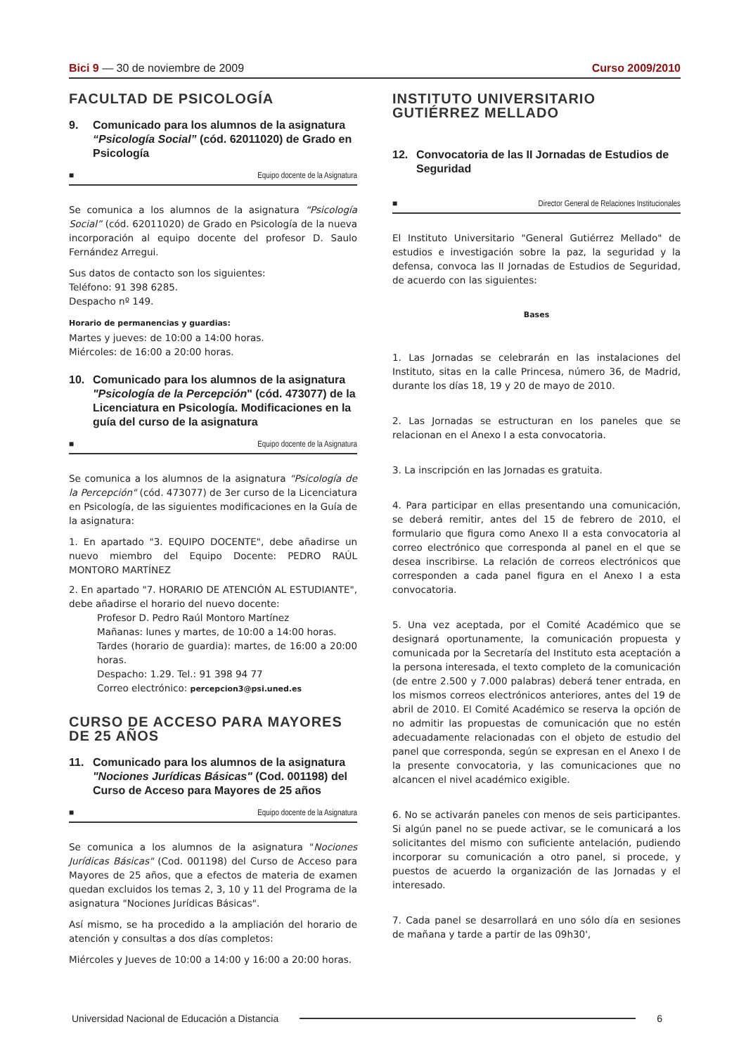Bici 9 — 30 de noviembre de 2009
Curso 2009/2010
FACULTAD DE PSICOLOGÍA
9. Comunicado para los alumnos de la asignatura “Psicología Social” (cód. 62011020) de Grado en Psicología
■ Equipo docente de la Asignatura
Se comunica a los alumnos de la asignatura “Psicología Social” (cód. 62011020) de Grado en Psicología de la nueva incorporación al equipo docente del profesor D. Saulo Fernández Arregui.
Sus datos de contacto son los siguientes:
Teléfono: 91 398 6285.
Despacho nº 149.
Horario de permanencias y guardias:
Martes y jueves: de 10:00 a 14:00 horas.
Miércoles: de 16:00 a 20:00 horas.
10. Comunicado para los alumnos de la asignatura "Psicología de la Percepción" (cód. 473077) de la Licenciatura en Psicología. Modificaciones en la guía del curso de la asignatura
■ Equipo docente de la Asignatura
Se comunica a los alumnos de la asignatura "Psicología de la Percepción" (cód. 473077) de 3er curso de la Licenciatura en Psicología, de las siguientes modificaciones en la Guía de la asignatura:
1. En apartado "3. EQUIPO DOCENTE", debe añadirse un nuevo miembro del Equipo Docente: PEDRO RAÚL MONTORO MARTÍNEZ
2. En apartado "7. HORARIO DE ATENCIÓN AL ESTUDIANTE", debe añadirse el horario del nuevo docente:
Profesor D. Pedro Raúl Montoro Martínez
Mañanas: lunes y martes, de 10:00 a 14:00 horas.
Tardes (horario de guardia): martes, de 16:00 a 20:00 horas.
Despacho: 1.29. Tel.: 91 398 94 77
Correo electrónico: percepcion3@psi.uned.es
CURSO DE ACCESO PARA MAYORES DE 25 AÑOS
11. Comunicado para los alumnos de la asignatura "Nociones Jurídicas Básicas" (Cod. 001198) del Curso de Acceso para Mayores de 25 años
■ Equipo docente de la Asignatura
Se comunica a los alumnos de la asignatura "Nociones Jurídicas Básicas" (Cod. 001198) del Curso de Acceso para Mayores de 25 años, que a efectos de materia de examen quedan excluidos los temas 2, 3, 10 y 11 del Programa de la asignatura "Nociones Jurídicas Básicas".
Así mismo, se ha procedido a la ampliación del horario de atención y consultas a dos días completos:
Miércoles y Jueves de 10:00 a 14:00 y 16:00 a 20:00 horas.
INSTITUTO UNIVERSITARIO GUTIÉRREZ MELLADO
12. Convocatoria de las II Jornadas de Estudios de Seguridad
■ Director General de Relaciones Institucionales
El Instituto Universitario "General Gutiérrez Mellado" de estudios e investigación sobre la paz, la seguridad y la defensa, convoca las II Jornadas de Estudios de Seguridad, de acuerdo con las siguientes:
Bases
1. Las Jornadas se celebrarán en las instalaciones del Instituto, sitas en la calle Princesa, número 36, de Madrid, durante los días 18, 19 y 20 de mayo de 2010.
2. Las Jornadas se estructuran en los paneles que se relacionan en el Anexo I a esta convocatoria.
3. La inscripción en las Jornadas es gratuita.
4. Para participar en ellas presentando una comunicación, se deberá remitir, antes del 15 de febrero de 2010, el formulario que figura como Anexo II a esta convocatoria al correo electrónico que corresponda al panel en el que se desea inscribirse. La relación de correos electrónicos que corresponden a cada panel figura en el Anexo I a esta convocatoria.
5. Una vez aceptada, por el Comité Académico que se designará oportunamente, la comunicación propuesta y comunicada por la Secretaría del Instituto esta aceptación a la persona interesada, el texto completo de la comunicación (de entre 2.500 y 7.000 palabras) deberá tener entrada, en los mismos correos electrónicos anteriores, antes del 19 de abril de 2010. El Comité Académico se reserva la opción de no admitir las propuestas de comunicación que no estén adecuadamente relacionadas con el objeto de estudio del panel que corresponda, según se expresan en el Anexo I de la presente convocatoria, y las comunicaciones que no alcancen el nivel académico exigible.
6. No se activarán paneles con menos de seis participantes. Si algún panel no se puede activar, se le comunicará a los solicitantes del mismo con suficiente antelación, pudiendo incorporar su comunicación a otro panel, si procede, y puestos de acuerdo la organización de las Jornadas y el interesado.
7. Cada panel se desarrollará en uno sólo día en sesiones de mañana y tarde a partir de las 09h30',
Universidad Nacional de Educación a Distancia 6